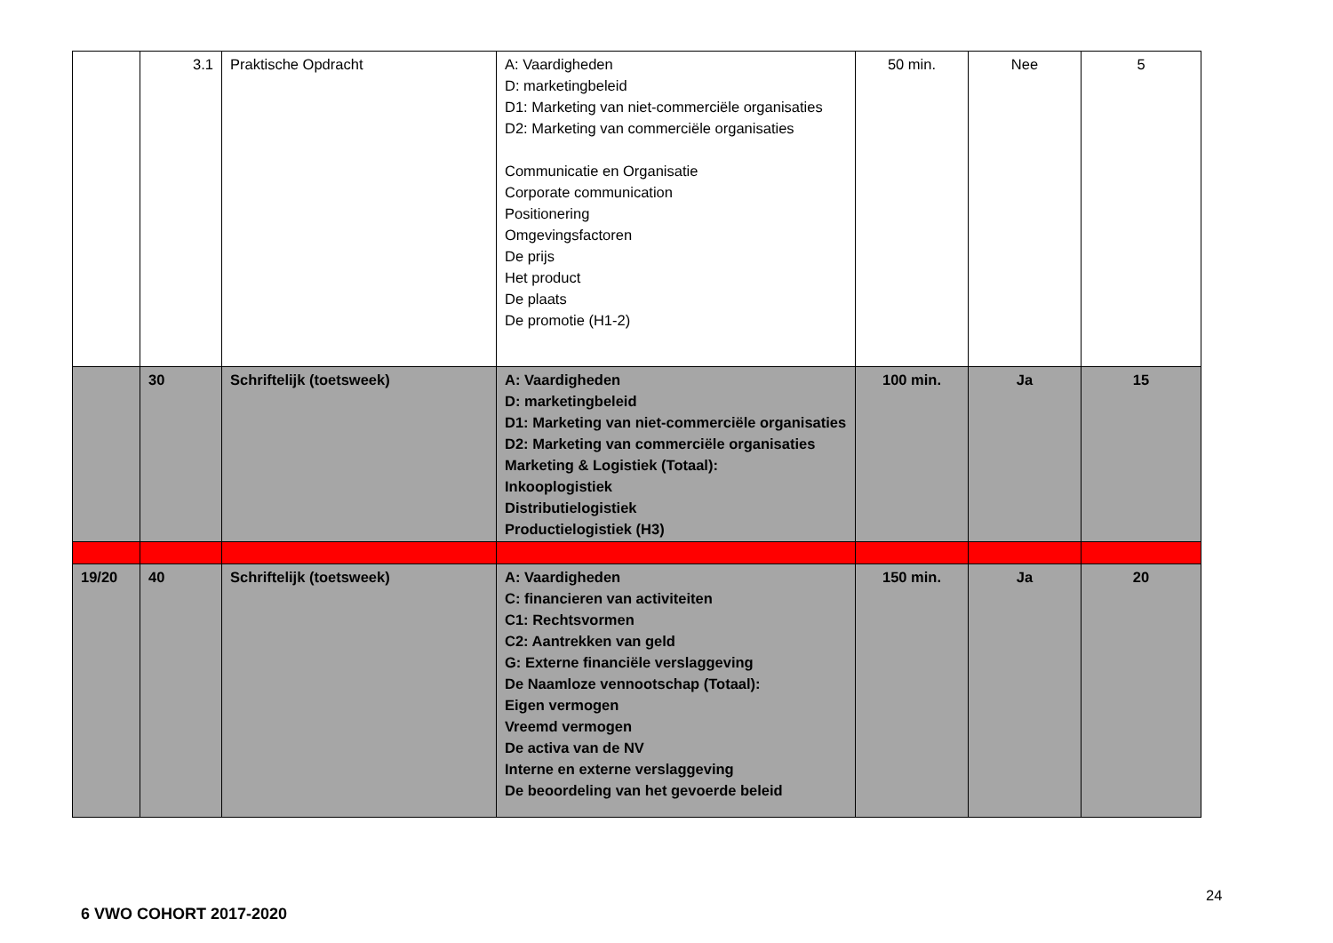| | 3.1 | Praktische Opdracht | A: Vaardigheden D: marketingbeleid D1: Marketing van niet-commerciële organisaties D2: Marketing van commerciële organisaties Communicatie en Organisatie Corporate communication Positionering Omgevingsfactoren De prijs Het product De plaats De promotie (H1-2) | 50 min. | Nee | 5 |
| | 30 | Schriftelijk (toetsweek) | A: Vaardigheden D: marketingbeleid D1: Marketing van niet-commerciële organisaties D2: Marketing van commerciële organisaties Marketing & Logistiek (Totaal): Inkooplogistiek Distributielogistiek Productielogistiek (H3) | 100 min. | Ja | 15 |
| 19/20 | 40 | Schriftelijk (toetsweek) | A: Vaardigheden C: financieren van activiteiten C1: Rechtsvormen C2: Aantrekken van geld G: Externe financiële verslaggeving De Naamloze vennootschap (Totaal): Eigen vermogen Vreemd vermogen De activa van de NV Interne en externe verslaggeving De beoordeling van het gevoerde beleid | 150 min. | Ja | 20 |
24
6 VWO COHORT 2017-2020